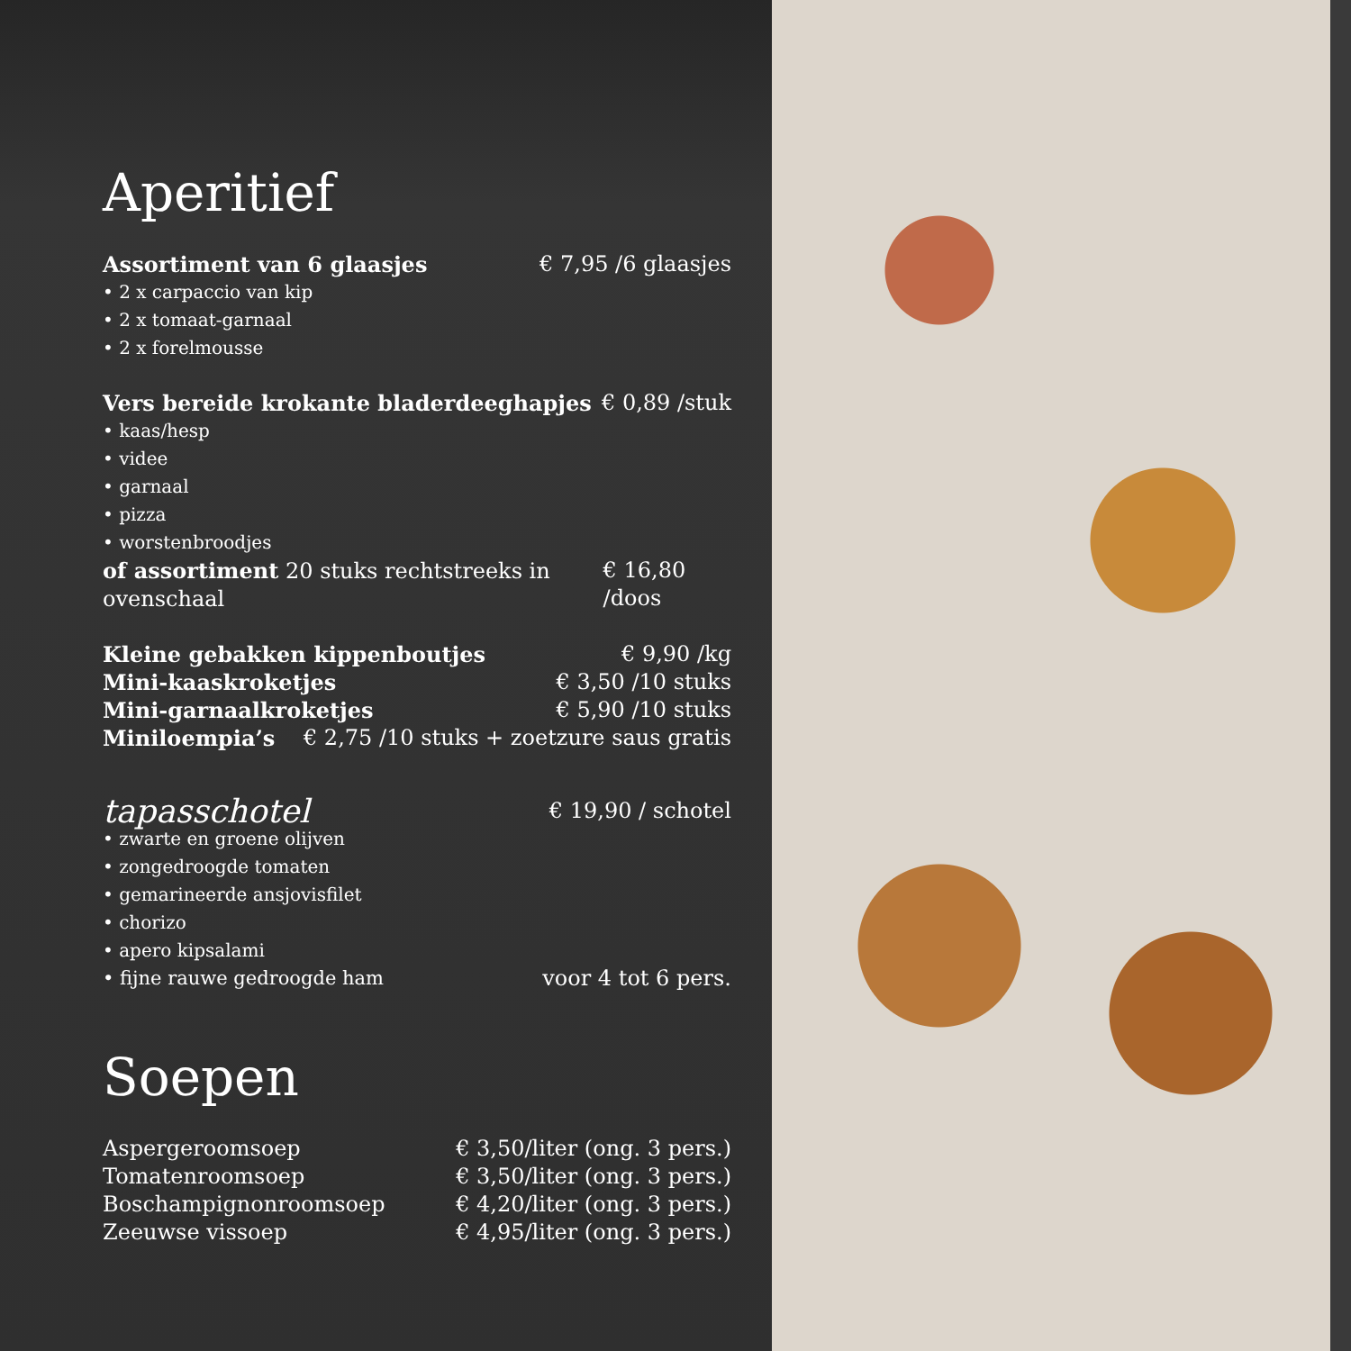Aperitief
Assortiment van 6 glaasjes € 7,95 /6 glaasjes
• 2 x carpaccio van kip
• 2 x tomaat-garnaal
• 2 x forelmousse
Vers bereide krokante bladerdeeghapjes € 0,89 /stuk
• kaas/hesp
• videe
• garnaal
• pizza
• worstenbroodjes
of assortiment 20 stuks rechtstreeks in ovenschaal € 16,80 /doos
Kleine gebakken kippenboutjes € 9,90 /kg
Mini-kaaskroketjes € 3,50 /10 stuks
Mini-garnaalkroketjes € 5,90 /10 stuks
Miniloempia’s € 2,75 /10 stuks + zoetzure saus gratis
tapasschotel € 19,90 / schotel
• zwarte en groene olijven
• zongedroogde tomaten
• gemarineerde ansjovisfilet
• chorizo
• apero kipsalami
• fijne rauwe gedroogde ham voor 4 tot 6 pers.
Soepen
Aspergeroomsoep € 3,50/liter (ong. 3 pers.)
Tomatenroomsoep € 3,50/liter (ong. 3 pers.)
Boschampignonroomsoep € 4,20/liter (ong. 3 pers.)
Zeeuwse vissoep € 4,95/liter (ong. 3 pers.)